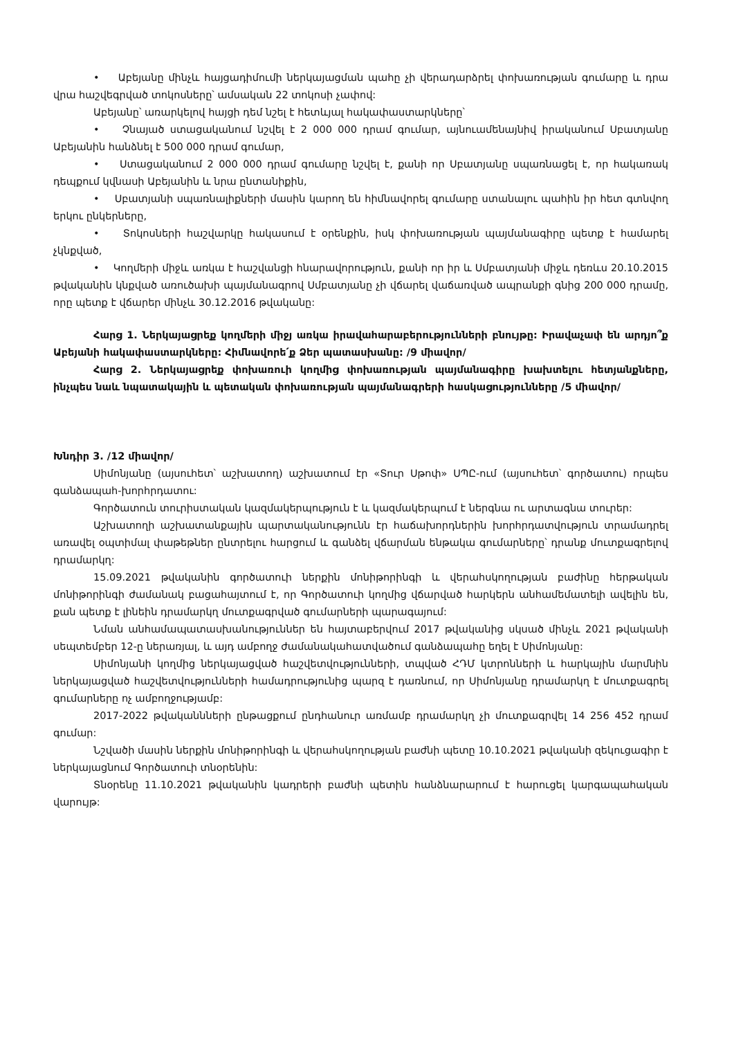• Աբեյանը մինչև հայցադիմումի ներկայացման պահը չի վերադարձրել փոխառության գումարը և դրա վրա հաշվեգրված տոկոսները՝ ամսական 22 տոկոսի չափով:
Աբեյանը՝ առարկելով հայցի դեմ նշել է հետևյալ հակափաստարկները՝
• Չնայած ստացականում նշվել է 2 000 000 դրամ գումար, այնուամենայնիվ իրականում Սբատյանը Աբեյանին հանձնել է 500 000 դրամ գումար,
• Ստացականում 2 000 000 դրամ գումարը նշվել է, քանի որ Սբատյանը սպառնացել է, որ հակառակ դեպքում կվնասի Աբեյանին և նրա ընտանիքին,
• Սբատյանի սպառնալիքների մասին կարող են հիմնավորել գումարը ստանալու պահին իր հետ գտնվող երկու ընկերները,
• Տոկոսների հաշվարկը հակասում է օրենքին, իսկ փոխառության պայմանագիրը պետք է համարել չկնքված,
• Կողմերի միջև առկա է հաշվանցի հնարավորություն, քանի որ իր և Սմբատյանի միջև դեռևս 20.10.2015 թվականին կնքված առուծախի պայմանագրով Սմբատյանը չի վճարել վաճառված ապրանքի գնից 200 000 դրամը, որը պետք է վճարեր մինչև 30.12.2016 թվականը:
Հարց 1. Ներկայացրեք կողմերի միջյ առկա իրավահարաբերությունների բնույթը: Իրավաչափ են արդյո՞ք Աբեյանի հակափաստարկները: Հիմնավորե՛ք Ձեր պատասխանը: /9 միավոր/
Հարց 2. Ներկայացրեք փոխառուի կողմից փոխառության պայմանագիրը խախտելու հետյանքները, ինչպես նաև նպատակային և պետական փոխառության պայմանագրերի հասկացությունները /5 միավոր/
Խնդիր 3. /12 միավոր/
Սիմոնյանը (այսուհետ՝ աշխատող) աշխատում էր «Տուր Սթոփ» ՍՊԸ-ում (այսուհետ՝ գործատու) որպես գանձապահ-խորհրդատու:
Գործատուն տուրիստական կազմակերպություն է և կազմակերպում է ներգնա ու արտագնա տուրեր:
Աշխատողի աշխատանքային պարտականությունն էր հաճախորդներին խորհրդատվություն տրամադրել առավել օպտիմալ փաթեթներ ընտրելու հարցում և գանձել վճարման ենթակա գումարները՝ դրանք մուտքագրելով դրամարկղ:
15.09.2021 թվականին գործատուի ներքին մոնիթորինգի և վերահսկողության բաժինը հերթական մոնիթորինգի ժամանակ բացահայտում է, որ Գործատուի կողմից վճարված հարկերն անհամեմատելի ավելին են, քան պետք է լինեին դրամարկղ մուտքագրված գումարների պարագայում:
Նման անհամապատասխանություններ են հայտաբերվում 2017 թվականից սկսած մինչև 2021 թվականի սեպտեմբեր 12-ը ներառյալ, և այդ ամբողջ ժամանակահատվածում գանձապահը եղել է Սիմոնյանը:
Սիմոնյանի կողմից ներկայացված հաշվետվությունների, տպված ՀԴՄ կտրոնների և հարկային մարմնին ներկայացված հաշվետվությունների համադրությունից պարզ է դառնում, որ Սիմոնյանը դրամարկղ է մուտքագրել գումարները ոչ ամբողջությամբ:
2017-2022 թվականնների ընթացքում ընդհանուր առմամբ դրամարկղ չի մուտքագրվել 14 256 452 դրամ գումար:
Նշվածի մասին ներքին մոնիթորինգի և վերահսկողության բաժնի պետը 10.10.2021 թվականի զեկուցագիր է ներկայացնում Գործատուի տնօրենին:
Տնօրենը 11.10.2021 թվականին կադրերի բաժնի պետին հանձնարարում է հարուցել կարգապահական վարույթ: